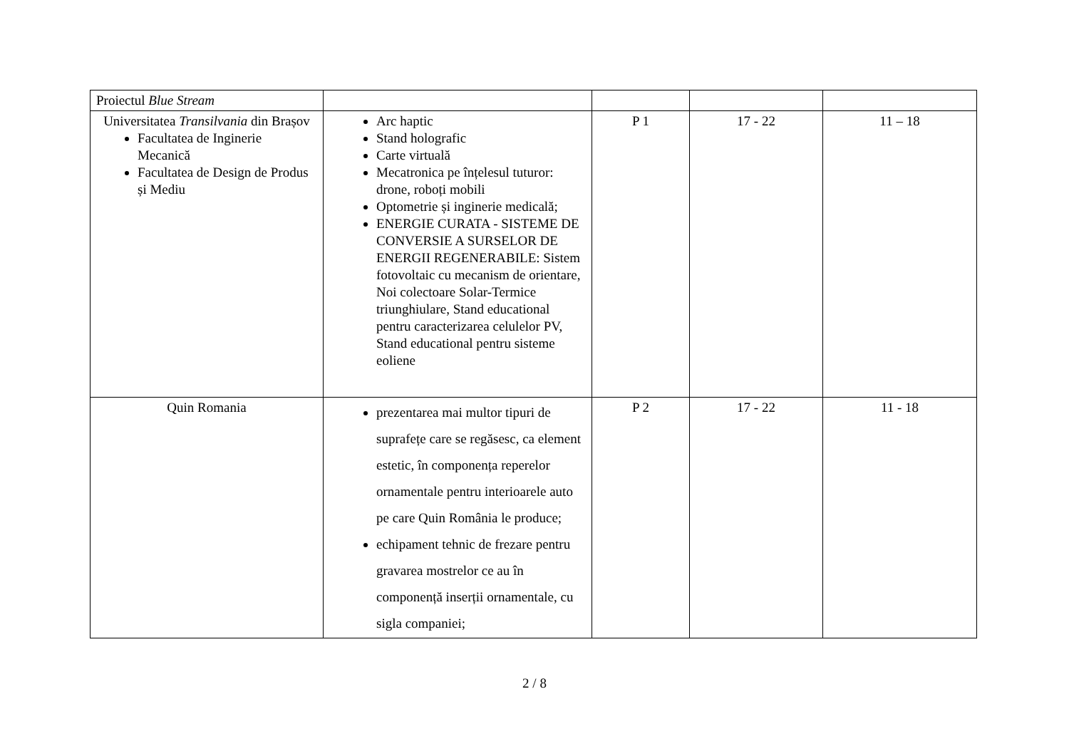| Proiectul Blue Stream | | | | |
| Universitatea Transilvania din Brașov Facultatea de Inginerie Mecanică Facultatea de Design de Produs și Mediu | Arc haptic Stand holografic Carte virtuală Mecatronica pe înțelesul tuturor: drone, roboți mobili Optometrie și inginerie medicală; ENERGIE CURATA - SISTEME DE CONVERSIE A SURSELOR DE ENERGII REGENERABILE: Sistem fotovoltaic cu mecanism de orientare, Noi colectoare Solar-Termice triunghiulare, Stand educational pentru caracterizarea celulelor PV, Stand educational pentru sisteme eoliene | P 1 | 17 - 22 | 11 – 18 |
| Quin Romania | prezentarea mai multor tipuri de suprafețe care se regăsesc, ca element estetic, în componența reperelor ornamentale pentru interioarele auto pe care Quin România le produce; echipament tehnic de frezare pentru gravarea mostrelor ce au în componență inserții ornamentale, cu sigla companiei; | P 2 | 17 - 22 | 11 - 18 |
2 / 8